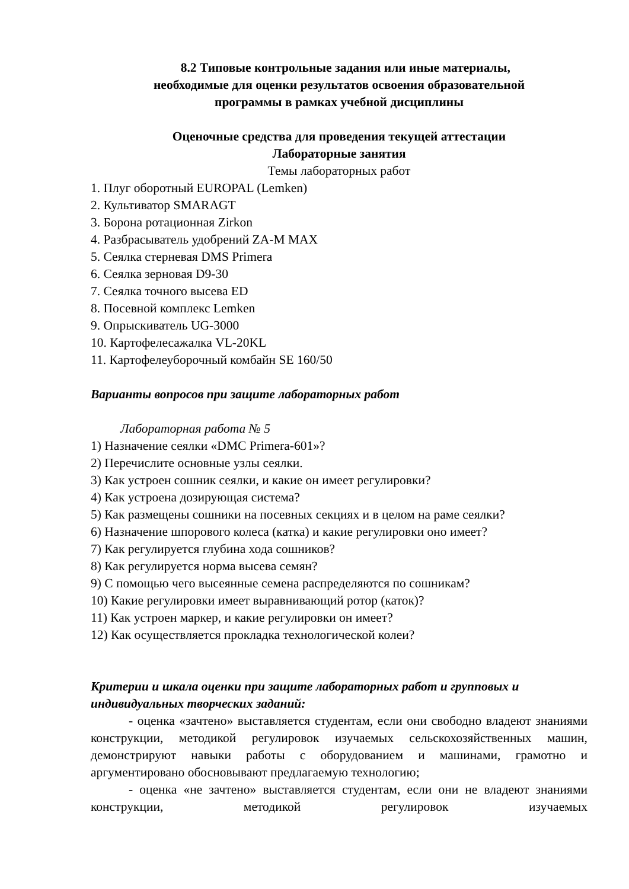8.2 Типовые контрольные задания или иные материалы,
необходимые для оценки результатов освоения образовательной
программы в рамках учебной дисциплины
Оценочные средства для проведения текущей аттестации
Лабораторные занятия
Темы лабораторных работ
1. Плуг оборотный EUROPAL (Lemken)
2. Культиватор SMARAGT
3. Борона ротационная Zirkon
4. Разбрасыватель удобрений ZA-M MAX
5. Сеялка стерневая DMS Primera
6. Сеялка зерновая D9-30
7. Сеялка точного высева ED
8. Посевной комплекс Lemken
9. Опрыскиватель UG-3000
10. Картофелесажалка VL-20KL
11. Картофелеуборочный комбайн SE 160/50
Варианты вопросов при защите лабораторных работ
Лабораторная работа № 5
1) Назначение сеялки «DMC Primera-601»?
2) Перечислите основные узлы сеялки.
3) Как устроен сошник сеялки, и какие он имеет регулировки?
4) Как устроена дозирующая система?
5) Как размещены сошники на посевных секциях и в целом на раме сеялки?
6) Назначение шпорового колеса (катка) и какие регулировки оно имеет?
7) Как регулируется глубина хода сошников?
8) Как регулируется норма высева семян?
9) С помощью чего высеянные семена распределяются по сошникам?
10) Какие регулировки имеет выравнивающий ротор (каток)?
11) Как устроен маркер, и какие регулировки он имеет?
12) Как осуществляется прокладка технологической колеи?
Критерии и шкала оценки при защите лабораторных работ и групповых и индивидуальных творческих заданий:
- оценка «зачтено» выставляется студентам, если они свободно владеют знаниями конструкции, методикой регулировок изучаемых сельскохозяйственных машин, демонстрируют навыки работы с оборудованием и машинами, грамотно и аргументировано обосновывают предлагаемую технологию;
- оценка «не зачтено» выставляется студентам, если они не владеют знаниями конструкции, методикой регулировок изучаемых